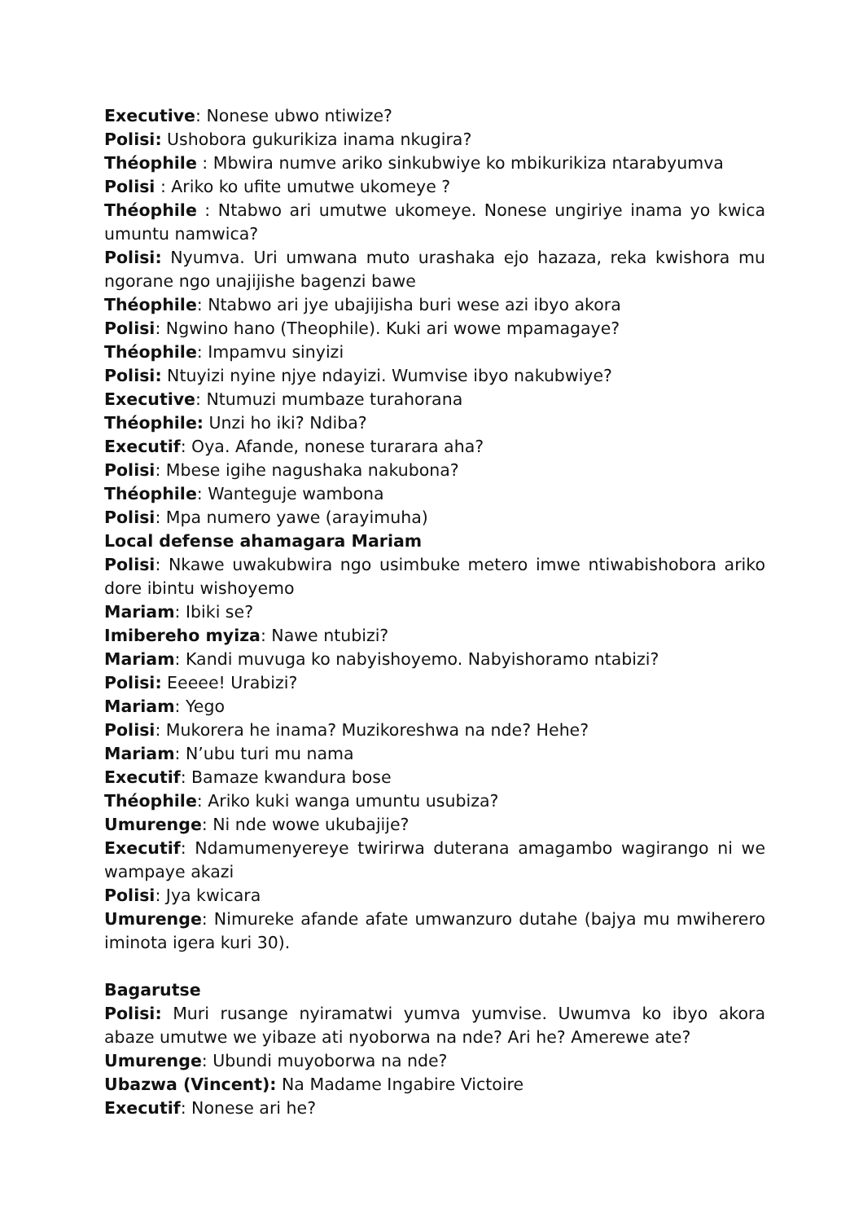Executive: Nonese ubwo ntiwize?
Polisi: Ushobora gukurikiza inama nkugira?
Théophile : Mbwira numve ariko sinkubwiye ko mbikurikiza ntarabyumva
Polisi : Ariko ko ufite umutwe ukomeye ?
Théophile : Ntabwo ari umutwe ukomeye. Nonese ungiriye inama yo kwica umuntu namwica?
Polisi: Nyumva. Uri umwana muto urashaka ejo hazaza, reka kwishora mu ngorane ngo unajijishe bagenzi bawe
Théophile: Ntabwo ari jye ubajijisha buri wese azi ibyo akora
Polisi: Ngwino hano (Theophile). Kuki ari wowe mpamagaye?
Théophile: Impamvu sinyizi
Polisi: Ntuyizi nyine njye ndayizi. Wumvise ibyo nakubwiye?
Executive: Ntumuzi mumbaze turahorana
Théophile: Unzi ho iki? Ndiba?
Executif: Oya. Afande, nonese turarara aha?
Polisi: Mbese igihe nagushaka nakubona?
Théophile: Wanteguje wambona
Polisi: Mpa numero yawe (arayimuha)
Local defense ahamagara Mariam
Polisi: Nkawe uwakubwira ngo usimbuke metero imwe ntiwabishobora ariko dore ibintu wishoyemo
Mariam: Ibiki se?
Imibereho myiza: Nawe ntubizi?
Mariam: Kandi muvuga ko nabyishoyemo. Nabyishoramo ntabizi?
Polisi: Eeeee! Urabizi?
Mariam: Yego
Polisi: Mukorera he inama? Muzikoreshwa na nde? Hehe?
Mariam: N’ubu turi mu nama
Executif: Bamaze kwandura bose
Théophile: Ariko kuki wanga umuntu usubiza?
Umurenge: Ni nde wowe ukubajije?
Executif: Ndamumenyereye twirirwa duterana amagambo wagirango ni we wampaye akazi
Polisi: Jya kwicara
Umurenge: Nimureke afande afate umwanzuro dutahe (bajya mu mwiherero iminota igera kuri 30).
Bagarutse
Polisi: Muri rusange nyiramatwi yumva yumvise. Uwumva ko ibyo akora abaze umutwe we yibaze ati nyoborwa na nde? Ari he? Amerewe ate?
Umurenge: Ubundi muyoborwa na nde?
Ubazwa (Vincent): Na Madame Ingabire Victoire
Executif: Nonese ari he?